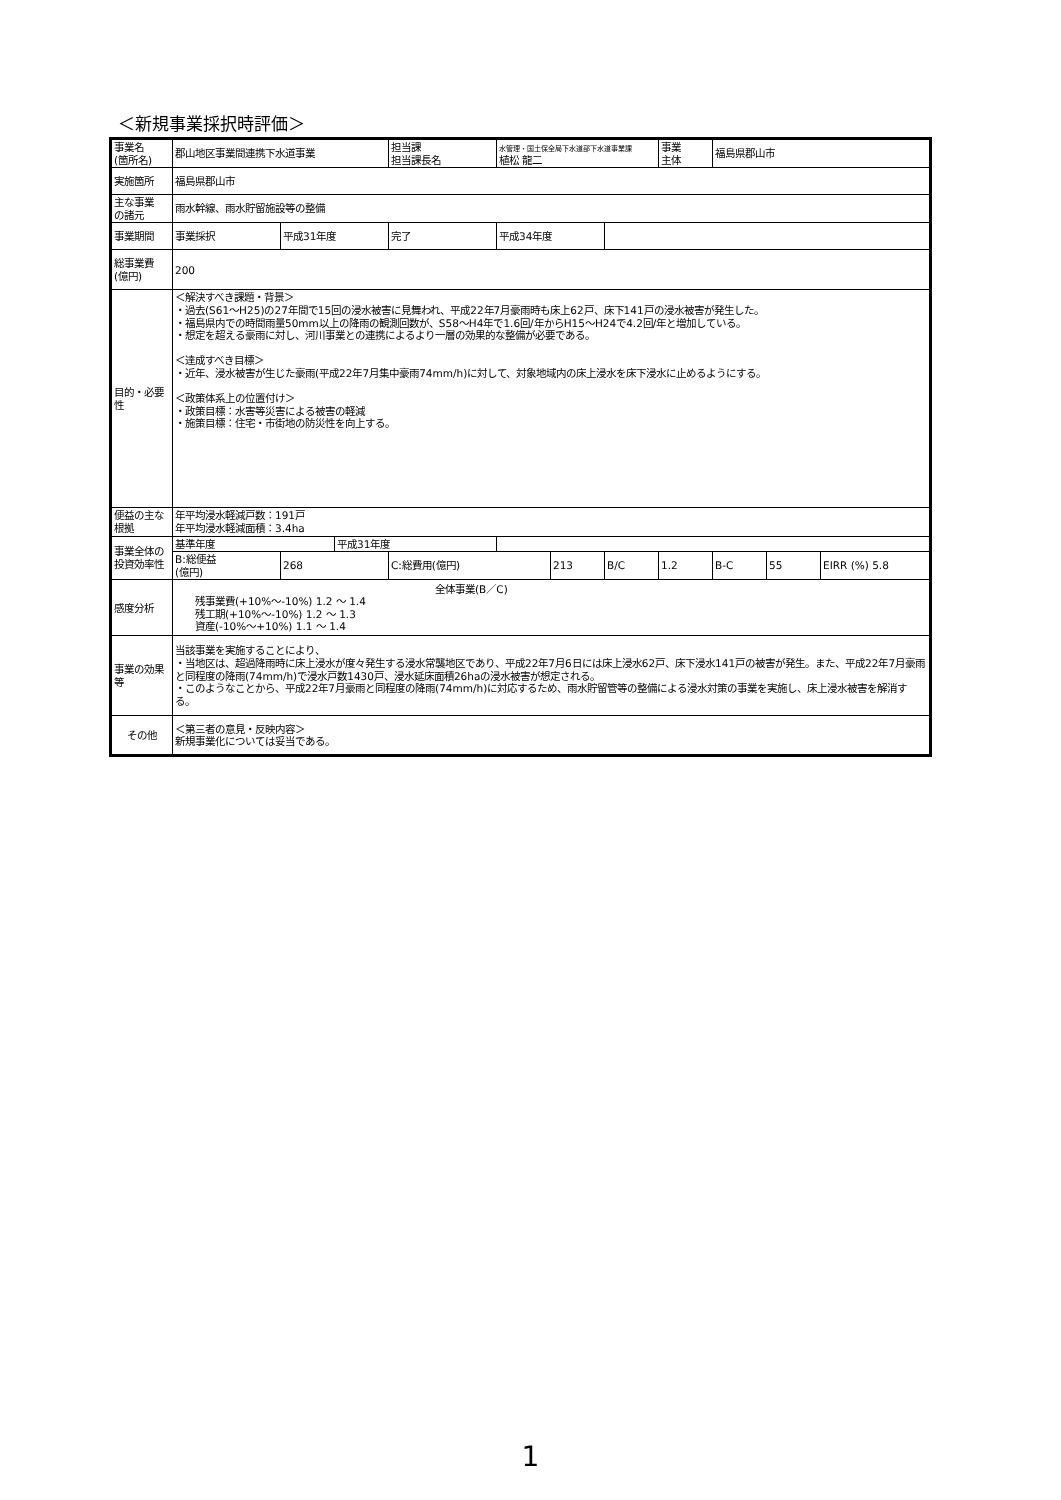＜新規事業採択時評価＞
| 事業名 (箇所名) | 郡山地区事業間連携下水道事業 | | | 担当課 担当課長名 | 水管理・国土保全局下水道部下水道事業課 植松 龍二 | | | 事業 主体 | 福島県郡山市 | | |
| 実施箇所 | 福島県郡山市 | | | | | | | | | | |
| 主な事業 の諸元 | 雨水幹線、雨水貯留施設等の整備 | | | | | | | | | | |
| 事業期間 | 事業採択 | 平成31年度 | | 完了 | 平成34年度 | | | | | | |
| 総事業費 (億円) | 200 | | | | | | | | | | |
| 目的・必要性 | ＜解決すべき課題・背景＞ ・過去(S61～H25)の27年間で15回の浸水被害に見舞われ、平成22年7月豪雨時も床上62戸、床下141戸の浸水被害が発生した。 ・福島県内での時間雨量50mm以上の降雨の観測回数が、S58～H4年で1.6回/年からH15～H24で4.2回/年と増加している。 ・想定を超える豪雨に対し、河川事業との連携によるより一層の効果的な整備が必要である。 ＜達成すべき目標＞ ・近年、浸水被害が生じた豪雨(平成22年7月集中豪雨74mm/h)に対して、対象地域内の床上浸水を床下浸水に止めるようにする。 ＜政策体系上の位置付け＞ ・政策目標：水害等災害による被害の軽減 ・施策目標：住宅・市街地の防災性を向上する。 | | | | | | | | | | |
| 便益の主な根拠 | 年平均浸水軽減戸数：191戸 年平均浸水軽減面積：3.4ha | | | | | | | | | | |
| 事業全体の投資効率性 | 基準年度 | | 平成31年度 | | | | | | | | |
| | B:総便益 (億円) | 268 | | C:総費用(億円) | | 213 | B/C | 1.2 | B-C | 55 | EIRR (%) 5.8 |
| 感度分析 | 全体事業(B／C) 残事業費(+10%～-10%) 1.2 ～ 1.4 残工期(+10%～-10%) 1.2 ～ 1.3 資産(-10%～+10%) 1.1 ～ 1.4 | | | | | | | | | | |
| 事業の効果等 | 当該事業を実施することにより、 ・当地区は、超過降雨時に床上浸水が度々発生する浸水常襲地区であり、平成22年7月6日には床上浸水62戸、床下浸水141戸の被害が発生。また、平成22年7月豪雨と同程度の降雨(74mm/h)で浸水戸数1430戸、浸水延床面積26haの浸水被害が想定される。 ・このようなことから、平成22年7月豪雨と同程度の降雨(74mm/h)に対応するため、雨水貯留管等の整備による浸水対策の事業を実施し、床上浸水被害を解消する。 | | | | | | | | | | |
| その他 | ＜第三者の意見・反映内容＞ 新規事業化については妥当である。 | | | | | | | | | | |
1